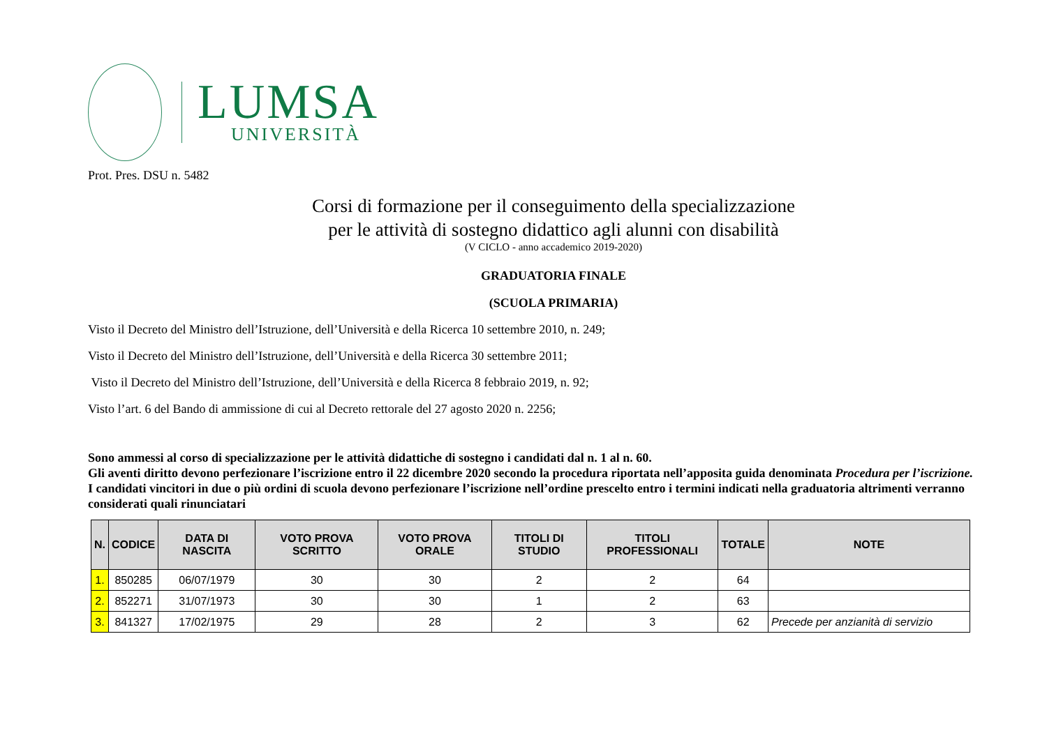LUMSA
UNIVERSITÀ
Prot. Pres. DSU n. 5482
Corsi di formazione per il conseguimento della specializzazione
per le attività di sostegno didattico agli alunni con disabilità
(V CICLO - anno accademico 2019-2020)
GRADUATORIA FINALE
(SCUOLA PRIMARIA)
Visto il Decreto del Ministro dell’Istruzione, dell’Università e della Ricerca 10 settembre 2010, n. 249;
Visto il Decreto del Ministro dell’Istruzione, dell’Università e della Ricerca 30 settembre 2011;
Visto il Decreto del Ministro dell’Istruzione, dell’Università e della Ricerca 8 febbraio 2019, n. 92;
Visto l’art. 6 del Bando di ammissione di cui al Decreto rettorale del 27 agosto 2020 n. 2256;
Sono ammessi al corso di specializzazione per le attività didattiche di sostegno i candidati dal n. 1 al n. 60.
Gli aventi diritto devono perfezionare l’iscrizione entro il 22 dicembre 2020 secondo la procedura riportata nell’apposita guida denominata Procedura per l’iscrizione.
I candidati vincitori in due o più ordini di scuola devono perfezionare l’iscrizione nell’ordine prescelto entro i termini indicati nella graduatoria altrimenti verranno considerati quali rinunciatari
| N. | CODICE | DATA DI NASCITA | VOTO PROVA SCRITTO | VOTO PROVA ORALE | TITOLI DI STUDIO | TITOLI PROFESSIONALI | TOTALE | NOTE |
| --- | --- | --- | --- | --- | --- | --- | --- | --- |
| 1. | 850285 | 06/07/1979 | 30 | 30 | 2 | 2 | 64 | |
| 2. | 852271 | 31/07/1973 | 30 | 30 | 1 | 2 | 63 | |
| 3. | 841327 | 17/02/1975 | 29 | 28 | 2 | 3 | 62 | Precede per anzianità di servizio |